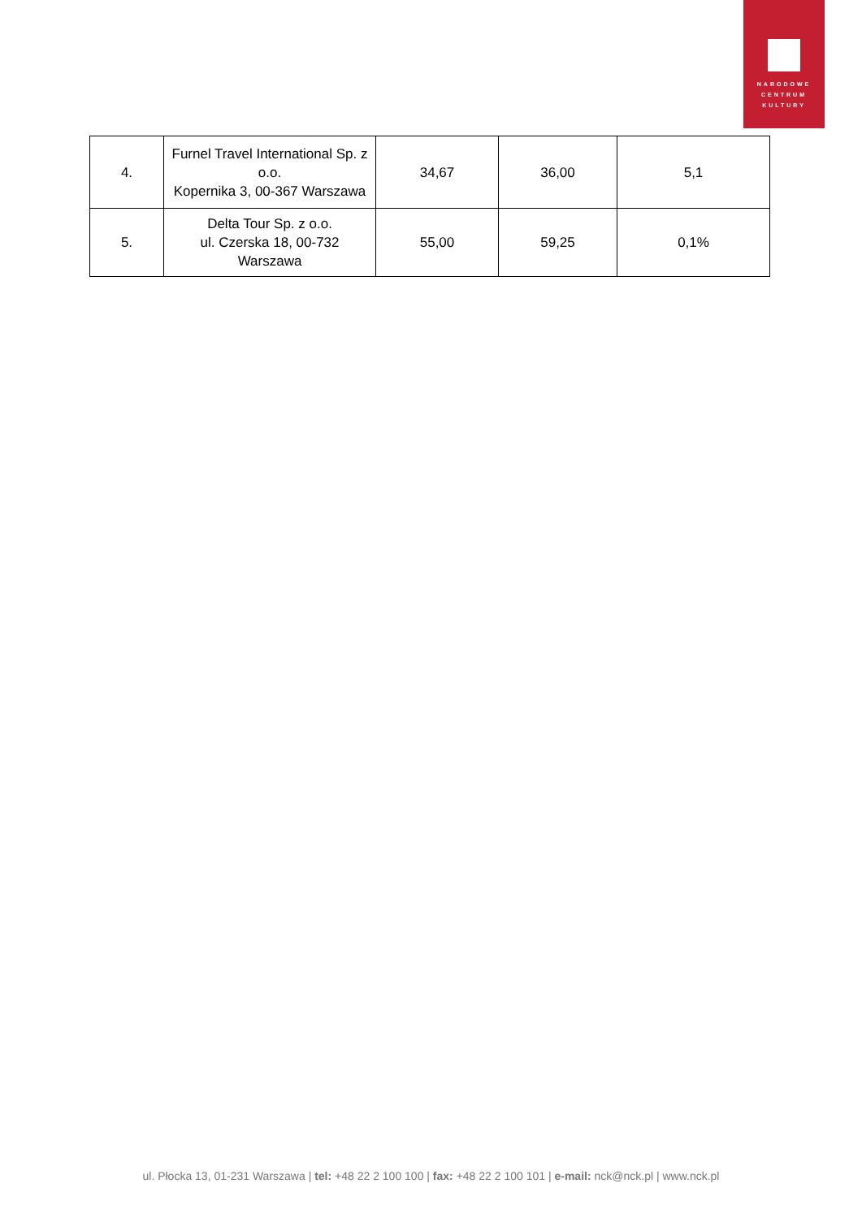NARODOWE
CENTRUM
KULTURY
| 4. | Furnel Travel International Sp. z o.o. Kopernika 3, 00-367 Warszawa | 34,67 | 36,00 | 5,1 |
| 5. | Delta Tour Sp. z o.o. ul. Czerska 18, 00-732 Warszawa | 55,00 | 59,25 | 0,1% |
ul. Płocka 13, 01-231 Warszawa | tel: +48 22 2 100 100 | fax: +48 22 2 100 101 | e-mail: nck@nck.pl | www.nck.pl